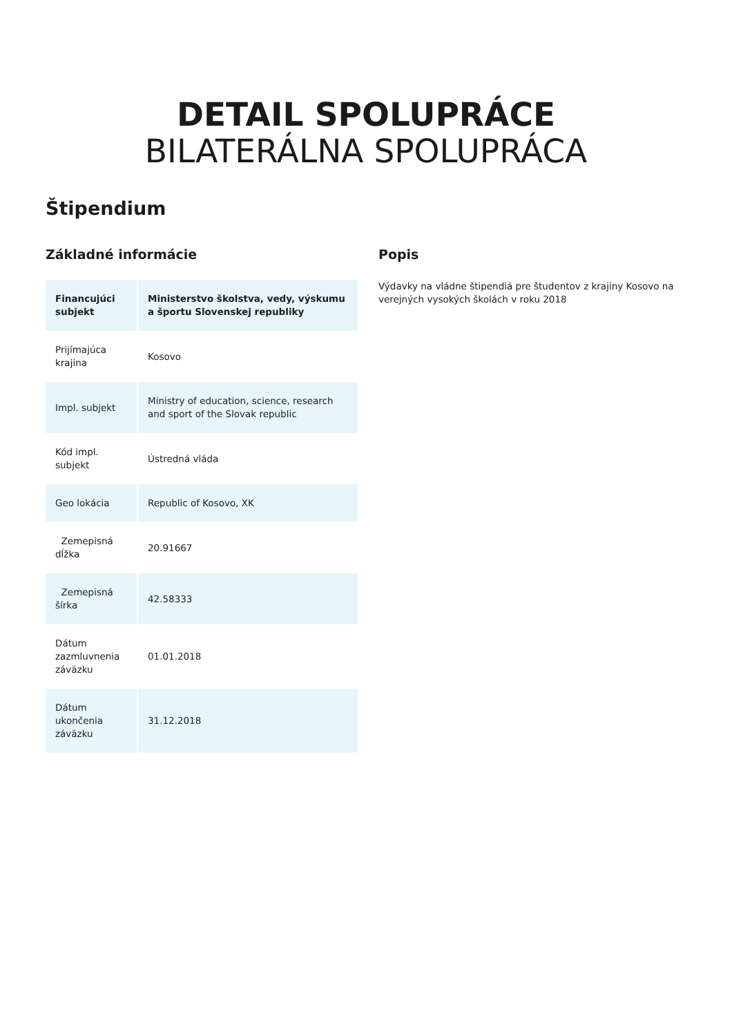DETAIL SPOLUPRÁCE
BILATERÁLNA SPOLUPRÁCA
Štipendium
Základné informácie
| Financujúci subjekt | Ministerstvo školstva, vedy, výskumu a športu Slovenskej republiky |
| Prijímajúca krajina | Kosovo |
| Impl. subjekt | Ministry of education, science, research and sport of the Slovak republic |
| Kód impl. subjekt | Ústredná vláda |
| Geo lokácia | Republic of Kosovo, XK |
| Zemepisná dĺžka | 20.91667 |
| Zemepisná šírka | 42.58333 |
| Dátum zazmluvnenia záväzku | 01.01.2018 |
| Dátum ukončenia záväzku | 31.12.2018 |
Popis
Výdavky na vládne štipendiá pre študentov z krajiny Kosovo na verejných vysokých školách v roku 2018